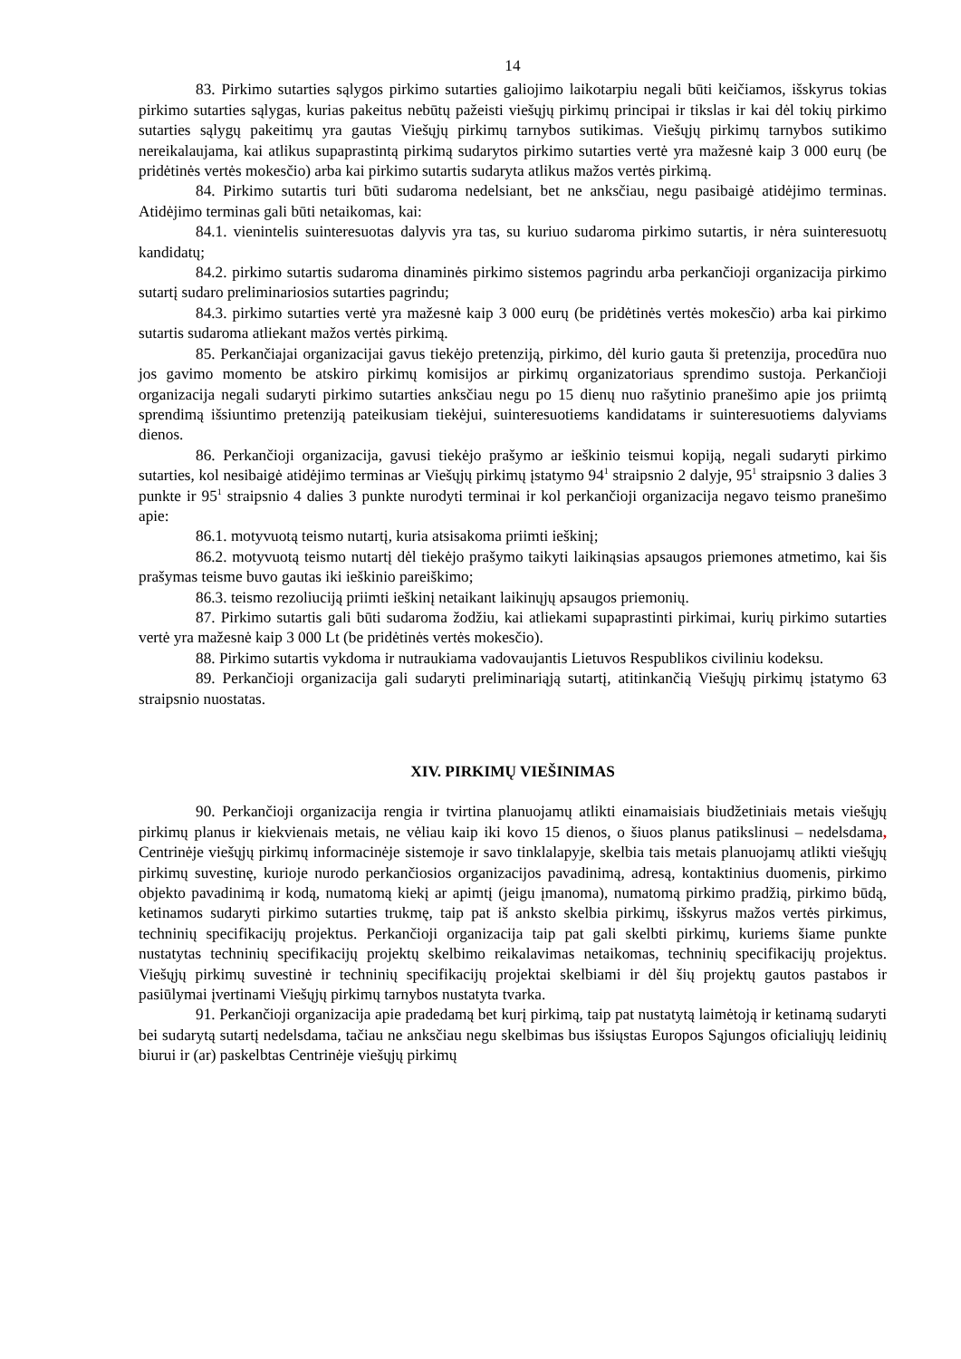14
83. Pirkimo sutarties sąlygos pirkimo sutarties galiojimo laikotarpiu negali būti keičiamos, išskyrus tokias pirkimo sutarties sąlygas, kurias pakeitus nebūtų pažeisti viešųjų pirkimų principai ir tikslas ir kai dėl tokių pirkimo sutarties sąlygų pakeitimų yra gautas Viešųjų pirkimų tarnybos sutikimas. Viešųjų pirkimų tarnybos sutikimo nereikalaujama, kai atlikus supaprastintą pirkimą sudarytos pirkimo sutarties vertė yra mažesnė kaip 3 000 eurų (be pridėtinės vertės mokesčio) arba kai pirkimo sutartis sudaryta atlikus mažos vertės pirkimą.
84. Pirkimo sutartis turi būti sudaroma nedelsiant, bet ne anksčiau, negu pasibaigė atidėjimo terminas. Atidėjimo terminas gali būti netaikomas, kai:
84.1. vienintelis suinteresuotas dalyvis yra tas, su kuriuo sudaroma pirkimo sutartis, ir nėra suinteresuotų kandidatų;
84.2. pirkimo sutartis sudaroma dinaminės pirkimo sistemos pagrindu arba perkančioji organizacija pirkimo sutartį sudaro preliminariosios sutarties pagrindu;
84.3. pirkimo sutarties vertė yra mažesnė kaip 3 000 eurų (be pridėtinės vertės mokesčio) arba kai pirkimo sutartis sudaroma atliekant mažos vertės pirkimą.
85. Perkančiajai organizacijai gavus tiekėjo pretenziją, pirkimo, dėl kurio gauta ši pretenzija, procedūra nuo jos gavimo momento be atskiro pirkimų komisijos ar pirkimų organizatoriaus sprendimo sustoja. Perkančioji organizacija negali sudaryti pirkimo sutarties anksčiau negu po 15 dienų nuo rašytinio pranešimo apie jos priimtą sprendimą išsiuntimo pretenziją pateikusiam tiekėjui, suinteresuotiems kandidatams ir suinteresuotiems dalyviams dienos.
86. Perkančioji organizacija, gavusi tiekėjo prašymo ar ieškinio teismui kopiją, negali sudaryti pirkimo sutarties, kol nesibaigė atidėjimo terminas ar Viešųjų pirkimų įstatymo 94<sup>1</sup> straipsnio 2 dalyje, 95<sup>1</sup> straipsnio 3 dalies 3 punkte ir 95<sup>1</sup> straipsnio 4 dalies 3 punkte nurodyti terminai ir kol perkančioji organizacija negavo teismo pranešimo apie:
86.1. motyvuotą teismo nutartį, kuria atsisakoma priimti ieškinį;
86.2. motyvuotą teismo nutartį dėl tiekėjo prašymo taikyti laikinąsias apsaugos priemones atmetimo, kai šis prašymas teisme buvo gautas iki ieškinio pareiškimo;
86.3. teismo rezoliuciją priimti ieškinį netaikant laikinųjų apsaugos priemonių.
87. Pirkimo sutartis gali būti sudaroma žodžiu, kai atliekami supaprastinti pirkimai, kurių pirkimo sutarties vertė yra mažesnė kaip 3 000 Lt (be pridėtinės vertės mokesčio).
88. Pirkimo sutartis vykdoma ir nutraukiama vadovaujantis Lietuvos Respublikos civiliniu kodeksu.
89. Perkančioji organizacija gali sudaryti preliminariąją sutartį, atitinkančią Viešųjų pirkimų įstatymo 63 straipsnio nuostatas.
XIV. PIRKIMŲ VIEŠINIMAS
90. Perkančioji organizacija rengia ir tvirtina planuojamų atlikti einamaisiais biudžetiniais metais viešųjų pirkimų planus ir kiekvienais metais, ne vėliau kaip iki kovo 15 dienos, o šiuos planus patikslinusi – nedelsdama, Centrinėje viešųjų pirkimų informacinėje sistemoje ir savo tinklalapyje, skelbia tais metais planuojamų atlikti viešųjų pirkimų suvestinę, kurioje nurodo perkančiosios organizacijos pavadinimą, adresą, kontaktinius duomenis, pirkimo objekto pavadinimą ir kodą, numatomą kiekį ar apimtį (jeigu įmanoma), numatomą pirkimo pradžią, pirkimo būdą, ketinamos sudaryti pirkimo sutarties trukmę, taip pat iš anksto skelbia pirkimų, išskyrus mažos vertės pirkimus, techninių specifikacijų projektus. Perkančioji organizacija taip pat gali skelbti pirkimų, kuriems šiame punkte nustatytas techninių specifikacijų projektų skelbimo reikalavimas netaikomas, techninių specifikacijų projektus. Viešųjų pirkimų suvestinė ir techninių specifikacijų projektai skelbiami ir dėl šių projektų gautos pastabos ir pasiūlymai įvertinami Viešųjų pirkimų tarnybos nustatyta tvarka.
91. Perkančioji organizacija apie pradedamą bet kurį pirkimą, taip pat nustatytą laimėtoją ir ketinamą sudaryti bei sudarytą sutartį nedelsdama, tačiau ne anksčiau negu skelbimas bus išsiųstas Europos Sąjungos oficialiųjų leidinių biurui ir (ar) paskelbtas Centrinėje viešųjų pirkimų